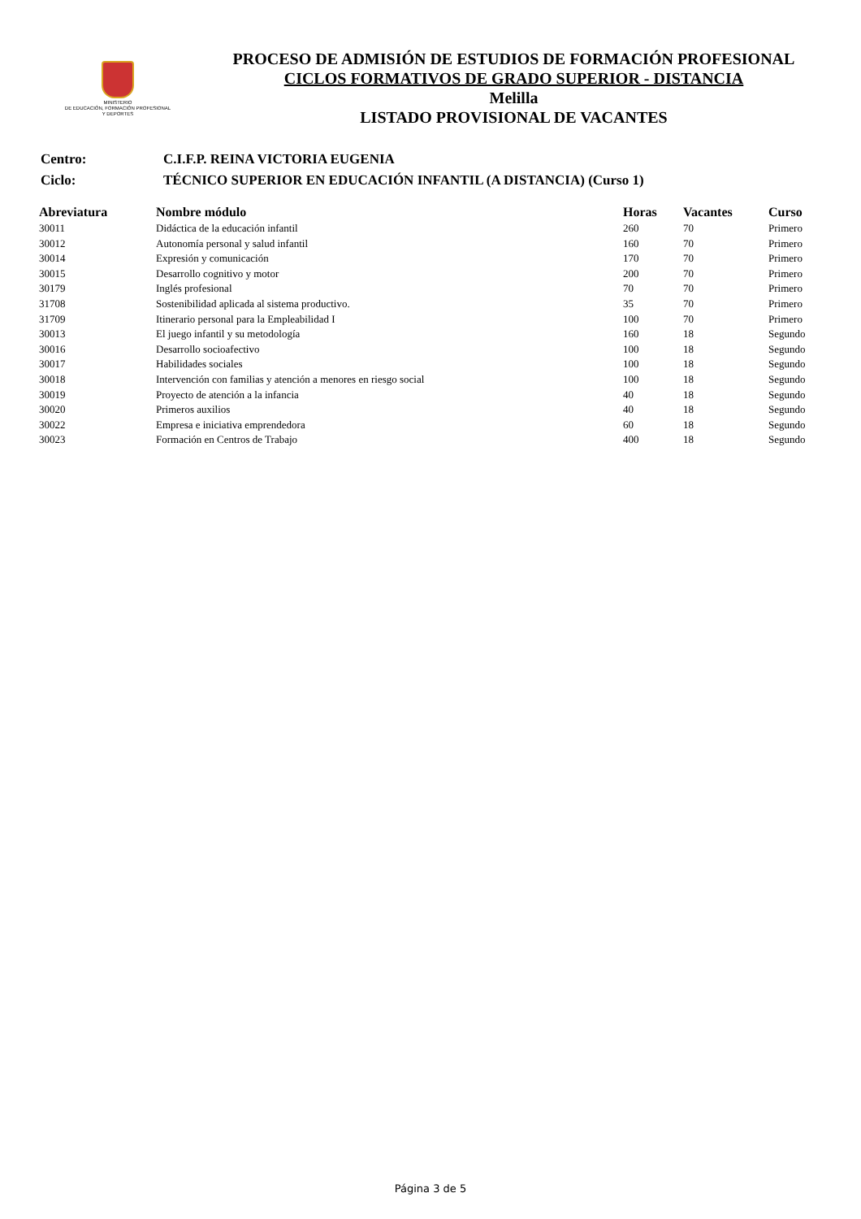MINISTERIO
DE EDUCACIÓN, FORMACIÓN PROFESIONAL
Y DEPORTES
PROCESO DE ADMISIÓN DE ESTUDIOS DE FORMACIÓN PROFESIONAL
CICLOS FORMATIVOS DE GRADO SUPERIOR - DISTANCIA
Melilla
LISTADO PROVISIONAL DE VACANTES
| Centro: | C.I.F.P. REINA VICTORIA EUGENIA |
| Ciclo: | TÉCNICO SUPERIOR EN EDUCACIÓN INFANTIL (A DISTANCIA) (Curso 1) |
| Abreviatura | Nombre módulo | Horas | Vacantes | Curso |
| --- | --- | --- | --- | --- |
| 30011 | Didáctica de la educación infantil | 260 | 70 | Primero |
| 30012 | Autonomía personal y salud infantil | 160 | 70 | Primero |
| 30014 | Expresión y comunicación | 170 | 70 | Primero |
| 30015 | Desarrollo cognitivo y motor | 200 | 70 | Primero |
| 30179 | Inglés profesional | 70 | 70 | Primero |
| 31708 | Sostenibilidad aplicada al sistema productivo. | 35 | 70 | Primero |
| 31709 | Itinerario personal para la Empleabilidad I | 100 | 70 | Primero |
| 30013 | El juego infantil y su metodología | 160 | 18 | Segundo |
| 30016 | Desarrollo socioafectivo | 100 | 18 | Segundo |
| 30017 | Habilidades sociales | 100 | 18 | Segundo |
| 30018 | Intervención con familias y atención a menores en riesgo social | 100 | 18 | Segundo |
| 30019 | Proyecto de atención a la infancia | 40 | 18 | Segundo |
| 30020 | Primeros auxilios | 40 | 18 | Segundo |
| 30022 | Empresa e iniciativa emprendedora | 60 | 18 | Segundo |
| 30023 | Formación en Centros de Trabajo | 400 | 18 | Segundo |
Página 3 de 5